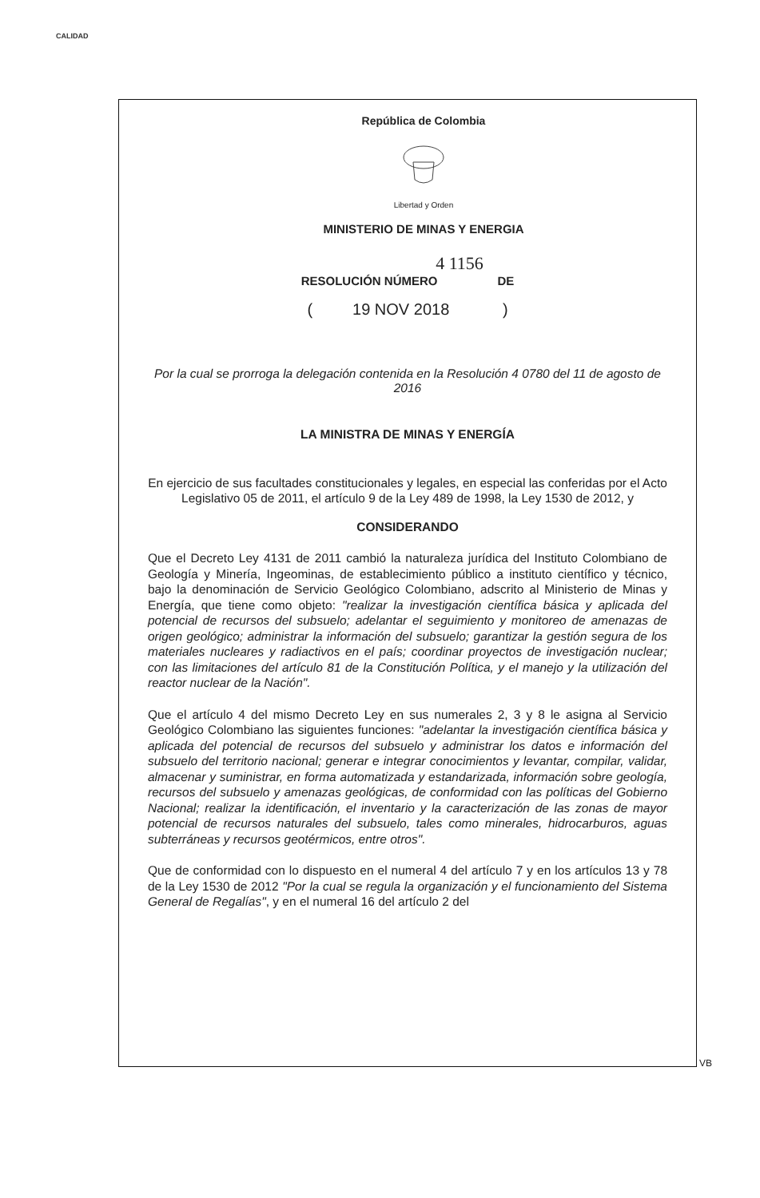CALIDAD
República de Colombia
Libertad y Orden
MINISTERIO DE MINAS Y ENERGIA
4 1156
RESOLUCIÓN NÚMERO DE
( 19 NOV 2018 )
Por la cual se prorroga la delegación contenida en la Resolución 4 0780 del 11 de agosto de 2016
LA MINISTRA DE MINAS Y ENERGÍA
En ejercicio de sus facultades constitucionales y legales, en especial las conferidas por el Acto Legislativo 05 de 2011, el artículo 9 de la Ley 489 de 1998, la Ley 1530 de 2012, y
CONSIDERANDO
Que el Decreto Ley 4131 de 2011 cambió la naturaleza jurídica del Instituto Colombiano de Geología y Minería, Ingeominas, de establecimiento público a instituto científico y técnico, bajo la denominación de Servicio Geológico Colombiano, adscrito al Ministerio de Minas y Energía, que tiene como objeto: "realizar la investigación científica básica y aplicada del potencial de recursos del subsuelo; adelantar el seguimiento y monitoreo de amenazas de origen geológico; administrar la información del subsuelo; garantizar la gestión segura de los materiales nucleares y radiactivos en el país; coordinar proyectos de investigación nuclear; con las limitaciones del artículo 81 de la Constitución Política, y el manejo y la utilización del reactor nuclear de la Nación".
Que el artículo 4 del mismo Decreto Ley en sus numerales 2, 3 y 8 le asigna al Servicio Geológico Colombiano las siguientes funciones: "adelantar la investigación científica básica y aplicada del potencial de recursos del subsuelo y administrar los datos e información del subsuelo del territorio nacional; generar e integrar conocimientos y levantar, compilar, validar, almacenar y suministrar, en forma automatizada y estandarizada, información sobre geología, recursos del subsuelo y amenazas geológicas, de conformidad con las políticas del Gobierno Nacional; realizar la identificación, el inventario y la caracterización de las zonas de mayor potencial de recursos naturales del subsuelo, tales como minerales, hidrocarburos, aguas subterráneas y recursos geotérmicos, entre otros".
Que de conformidad con lo dispuesto en el numeral 4 del artículo 7 y en los artículos 13 y 78 de la Ley 1530 de 2012 "Por la cual se regula la organización y el funcionamiento del Sistema General de Regalías", y en el numeral 16 del artículo 2 del
VB